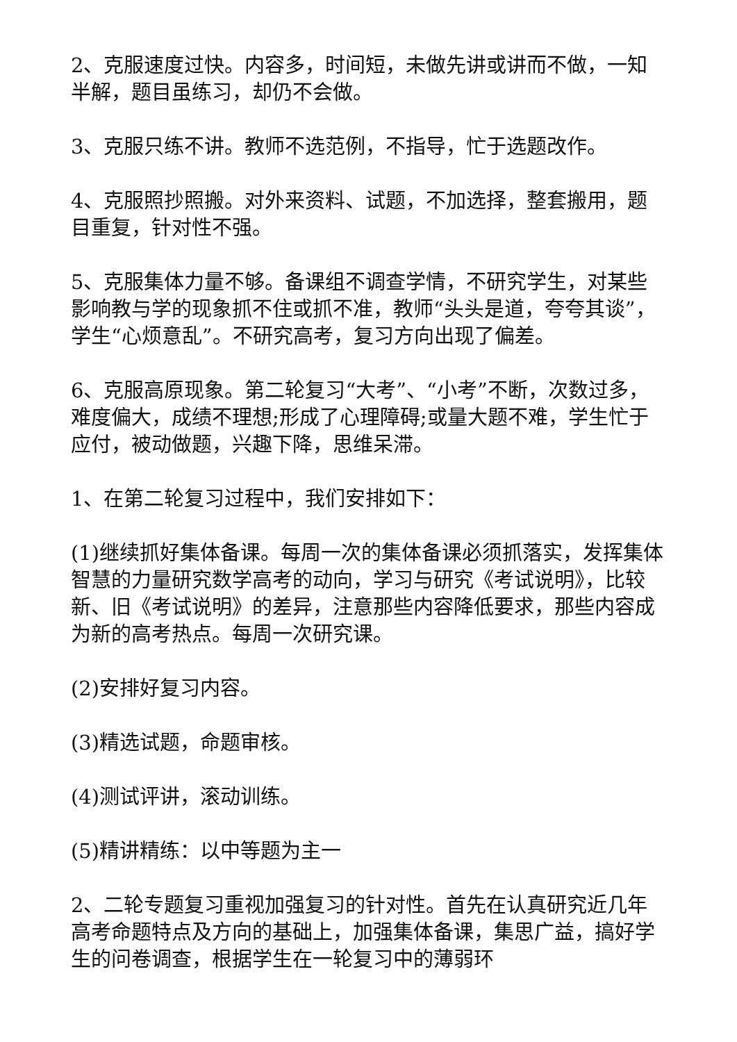2、克服速度过快。内容多，时间短，未做先讲或讲而不做，一知半解，题目虽练习，却仍不会做。
3、克服只练不讲。教师不选范例，不指导，忙于选题改作。
4、克服照抄照搬。对外来资料、试题，不加选择，整套搬用，题目重复，针对性不强。
5、克服集体力量不够。备课组不调查学情，不研究学生，对某些影响教与学的现象抓不住或抓不准，教师“头头是道，夸夸其谈”，学生“心烦意乱”。不研究高考，复习方向出现了偏差。
6、克服高原现象。第二轮复习“大考”、“小考”不断，次数过多，难度偏大，成绩不理想;形成了心理障碍;或量大题不难，学生忙于应付，被动做题，兴趣下降，思维呆滞。
1、在第二轮复习过程中，我们安排如下：
(1)继续抓好集体备课。每周一次的集体备课必须抓落实，发挥集体智慧的力量研究数学高考的动向，学习与研究《考试说明》，比较新、旧《考试说明》的差异，注意那些内容降低要求，那些内容成为新的高考热点。每周一次研究课。
(2)安排好复习内容。
(3)精选试题，命题审核。
(4)测试评讲，滚动训练。
(5)精讲精练：以中等题为主一
2、二轮专题复习重视加强复习的针对性。首先在认真研究近几年高考命题特点及方向的基础上，加强集体备课，集思广益，搞好学生的问卷调查，根据学生在一轮复习中的薄弱环